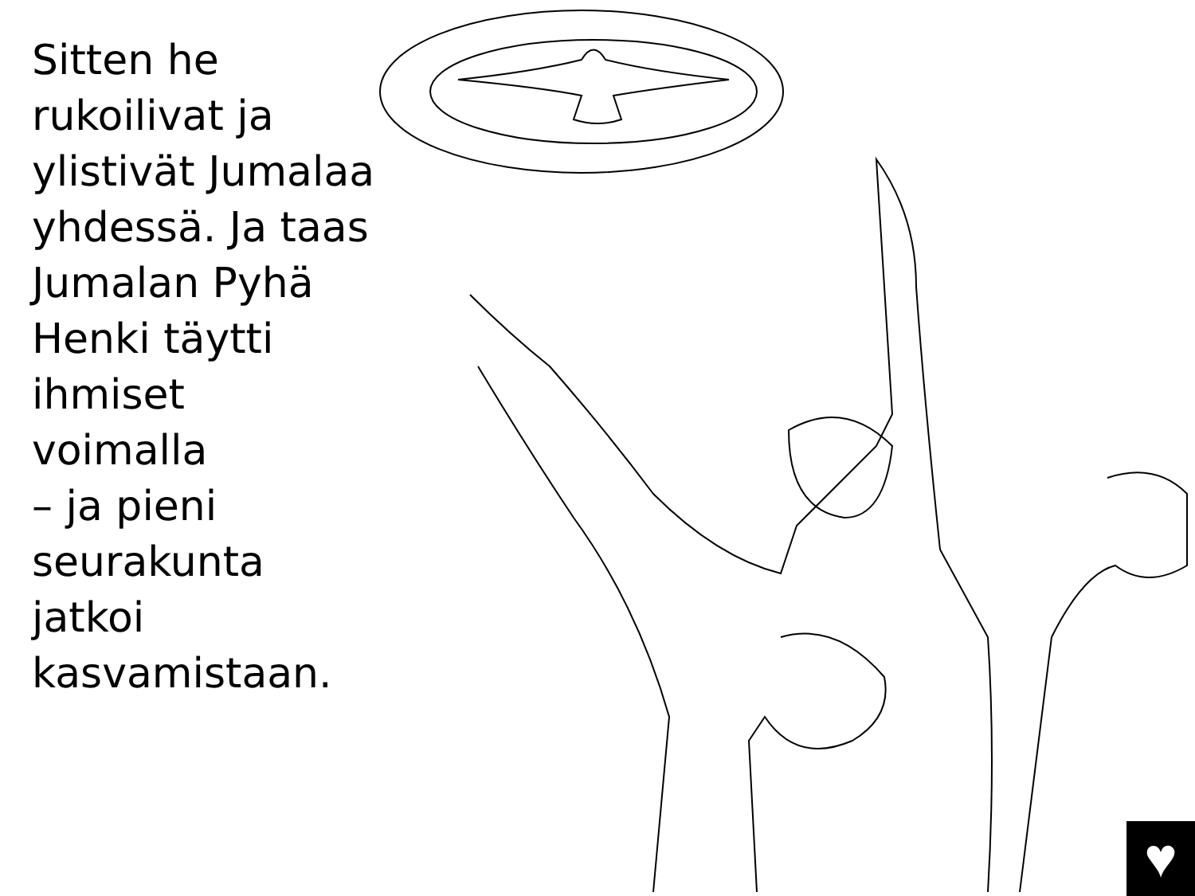Sitten he
rukoilivat ja
ylistivät Jumalaa
yhdessä. Ja taas
Jumalan Pyhä
Henki täytti
ihmiset
voimalla
– ja pieni
seurakunta
jatkoi
kasvamistaan.
♥